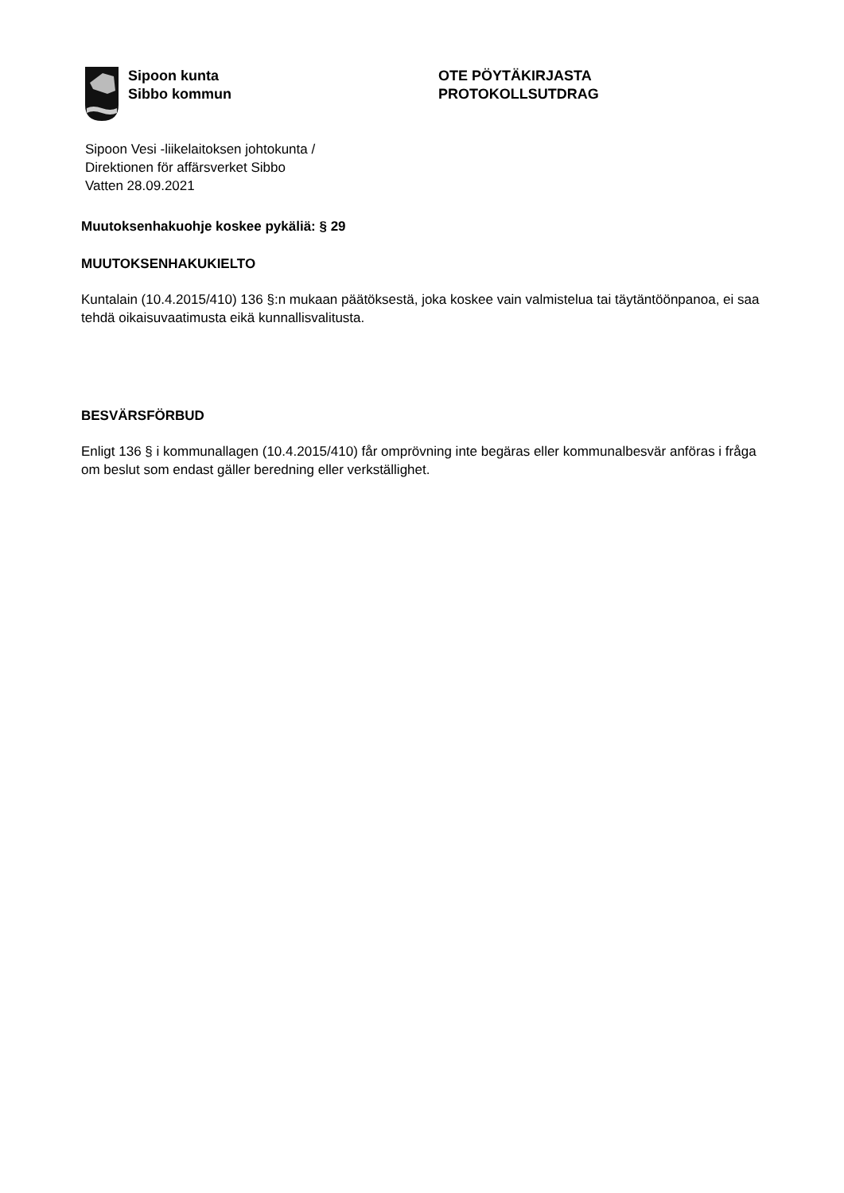Sipoon kunta
Sibbo kommun
OTE PÖYTÄKIRJASTA
PROTOKOLLSUTDRAG
Sipoon Vesi -liikelaitoksen johtokunta /
Direktionen för affärsverket Sibbo
Vatten 28.09.2021
Muutoksenhakuohje koskee pykäliä: § 29
MUUTOKSENHAKUKIELTO
Kuntalain (10.4.2015/410) 136 §:n mukaan päätöksestä, joka koskee vain valmistelua tai täytäntöönpanoa, ei saa tehdä oikaisuvaatimusta eikä kunnallisvalitusta.
BESVÄRSFÖRBUD
Enligt 136 § i kommunallagen (10.4.2015/410) får omprövning inte begäras eller kommunalbesvär anföras i fråga om beslut som endast gäller beredning eller verkställighet.